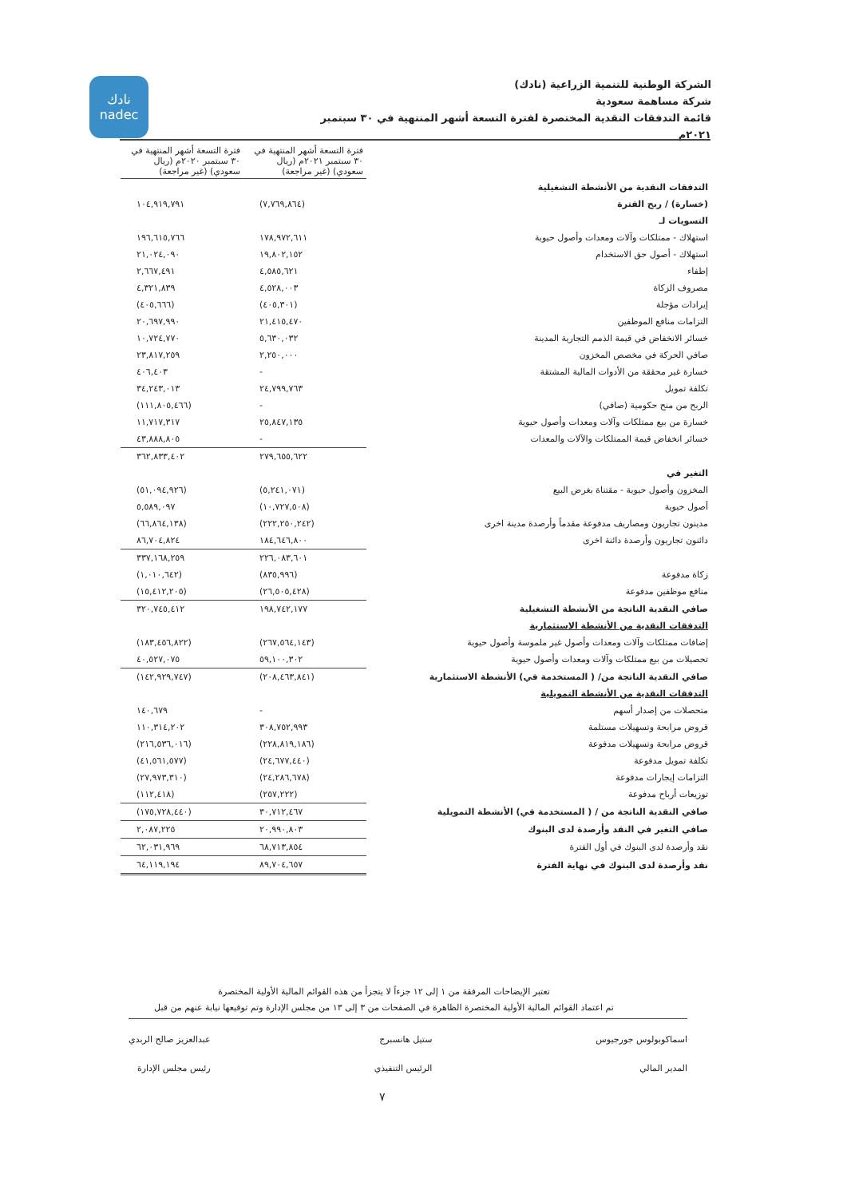الشركة الوطنية للتنمية الزراعية (نادك)
شركة مساهمة سعودية
قائمة التدفقات النقدية المختصرة لفترة التسعة أشهر المنتهية في ٣٠ سبتمبر ٢٠٢١م
نادك
nadec
| | فترة التسعة أشهر المنتهية في ٣٠ سبتمبر ٢٠٢١م (ريال سعودي) (غير مراجعة) | فترة التسعة أشهر المنتهية في ٣٠ سبتمبر ٢٠٢٠م (ريال سعودي) (غير مراجعة) |
| --- | --- | --- |
| التدفقات النقدية من الأنشطة التشغيلية | | |
| (خسارة) / ربح الفترة | (٧,٧٦٩,٨٦٤) | ١٠٤,٩١٩,٧٩١ |
| التسويات لـ | | |
| استهلاك - ممتلكات وآلات ومعدات وأصول حيوية | ١٧٨,٩٧٢,٦١١ | ١٩٦,٦١٥,٧٦٦ |
| استهلاك - أصول حق الاستخدام | ١٩,٨٠٢,١٥٢ | ٢١,٠٢٤,٠٩٠ |
| إطفاء | ٤,٥٨٥,٦٢١ | ٢,٦٦٧,٤٩١ |
| مصروف الزكاة | ٤,٥٢٨,٠٠٣ | ٤,٣٢١,٨٣٩ |
| إيرادات مؤجلة | (٤٠٥,٣٠١) | (٤٠٥,٦٦٦) |
| التزامات منافع الموظفين | ٢١,٤١٥,٤٧٠ | ٢٠,٦٩٧,٩٩٠ |
| خسائر الانخفاض في قيمة الذمم التجارية المدينة | ٥,٦٣٠,٠٣٢ | ١٠,٧٢٤,٧٧٠ |
| صافي الحركة في مخصص المخزون | ٢,٢٥٠,٠٠٠ | ٢٣,٨١٧,٢٥٩ |
| خسارة غير محققة من الأدوات المالية المشتقة | - | ٤٠٦,٤٠٣ |
| تكلفة تمويل | ٢٤,٧٩٩,٧٦٣ | ٣٤,٢٤٣,٠١٣ |
| الربح من منح حكومية (صافي) | - | (١١١,٨٠٥,٤٦٦) |
| خسارة من بيع ممتلكات وآلات ومعدات وأصول حيوية | ٢٥,٨٤٧,١٣٥ | ١١,٧١٧,٣١٧ |
| خسائر انخفاض قيمة الممتلكات والآلات والمعدات | - | ٤٣,٨٨٨,٨٠٥ |
| | ٢٧٩,٦٥٥,٦٢٢ | ٣٦٢,٨٣٣,٤٠٢ |
| التغير في | | |
| المخزون وأصول حيوية - مقتناة بغرض البيع | (٥,٢٤١,٠٧١) | (٥١,٠٩٤,٩٢٦) |
| أصول حيوية | (١٠,٧٢٧,٥٠٨) | ٥,٥٨٩,٠٩٧ |
| مدينون تجاريون ومصاريف مدفوعة مقدماً وأرصدة مدينة اخرى | (٢٢٢,٢٥٠,٢٤٢) | (٦٦,٨٦٤,١٣٨) |
| دائنون تجاريون وأرصدة دائنة اخرى | ١٨٤,٦٤٦,٨٠٠ | ٨٦,٧٠٤,٨٢٤ |
| | ٢٢٦,٠٨٣,٦٠١ | ٣٣٧,١٦٨,٢٥٩ |
| زكاة مدفوعة | (٨٣٥,٩٩٦) | (١,٠١٠,٦٤٢) |
| منافع موظفين مدفوعة | (٢٦,٥٠٥,٤٢٨) | (١٥,٤١٢,٢٠٥) |
| صافي النقدية الناتجة من الأنشطة التشغيلية | ١٩٨,٧٤٢,١٧٧ | ٣٢٠,٧٤٥,٤١٢ |
| التدفقات النقدية من الأنشطة الاستثمارية | | |
| إضافات ممتلكات وآلات ومعدات وأصول غير ملموسة وأصول حيوية | (٢٦٧,٥٦٤,١٤٣) | (١٨٣,٤٥٦,٨٢٢) |
| تحصيلات من بيع ممتلكات وآلات ومعدات وأصول حيوية | ٥٩,١٠٠,٣٠٢ | ٤٠,٥٢٧,٠٧٥ |
| صافي النقدية الناتجة من/ ( المستخدمة في) الأنشطة الاستثمارية | (٢٠٨,٤٦٣,٨٤١) | (١٤٢,٩٢٩,٧٤٧) |
| التدفقات النقدية من الأنشطة التمويلية | | |
| متحصلات من إصدار أسهم | - | ١٤٠,٦٧٩ |
| قروض مرابحة وتسهيلات مستلمة | ٣٠٨,٧٥٢,٩٩٣ | ١١٠,٣١٤,٢٠٢ |
| قروض مرابحة وتسهيلات مدفوعة | (٢٢٨,٨١٩,١٨٦) | (٢١٦,٥٣٦,٠١٦) |
| تكلفة تمويل مدفوعة | (٢٤,٦٧٧,٤٤٠) | (٤١,٥٦١,٥٧٧) |
| التزامات إيجارات مدفوعة | (٢٤,٢٨٦,٦٧٨) | (٢٧,٩٧٣,٣١٠) |
| توزيعات أرباح مدفوعة | (٢٥٧,٢٢٢) | (١١٢,٤١٨) |
| صافي النقدية الناتجة من / ( المستخدمة في) الأنشطة التمويلية | ٣٠,٧١٢,٤٦٧ | (١٧٥,٧٢٨,٤٤٠) |
| صافي التغير في النقد وأرصدة لدى البنوك | ٢٠,٩٩٠,٨٠٣ | ٢,٠٨٧,٢٢٥ |
| نقد وأرصدة لدى البنوك في أول الفترة | ٦٨,٧١٣,٨٥٤ | ٦٢,٠٣١,٩٦٩ |
| نقد وأرصدة لدى البنوك في نهاية الفترة | ٨٩,٧٠٤,٦٥٧ | ٦٤,١١٩,١٩٤ |
تعتبر الإيضاحات المرفقة من ١ إلى ١٢ جزءاً لا يتجزأ من هذه القوائم المالية الأولية المختصرة
تم اعتماد القوائم المالية الأولية المختصرة الظاهرة في الصفحات من ٣ إلى ١٣ من مجلس الإدارة وتم توقيعها نيابة عنهم من قبل
اسماكوبولوس جورجيوس
المدير المالي
ستيل هانسبرج
الرئيس التنفيذي
عبدالعزيز صالح الربدي
رئيس مجلس الإدارة
٧